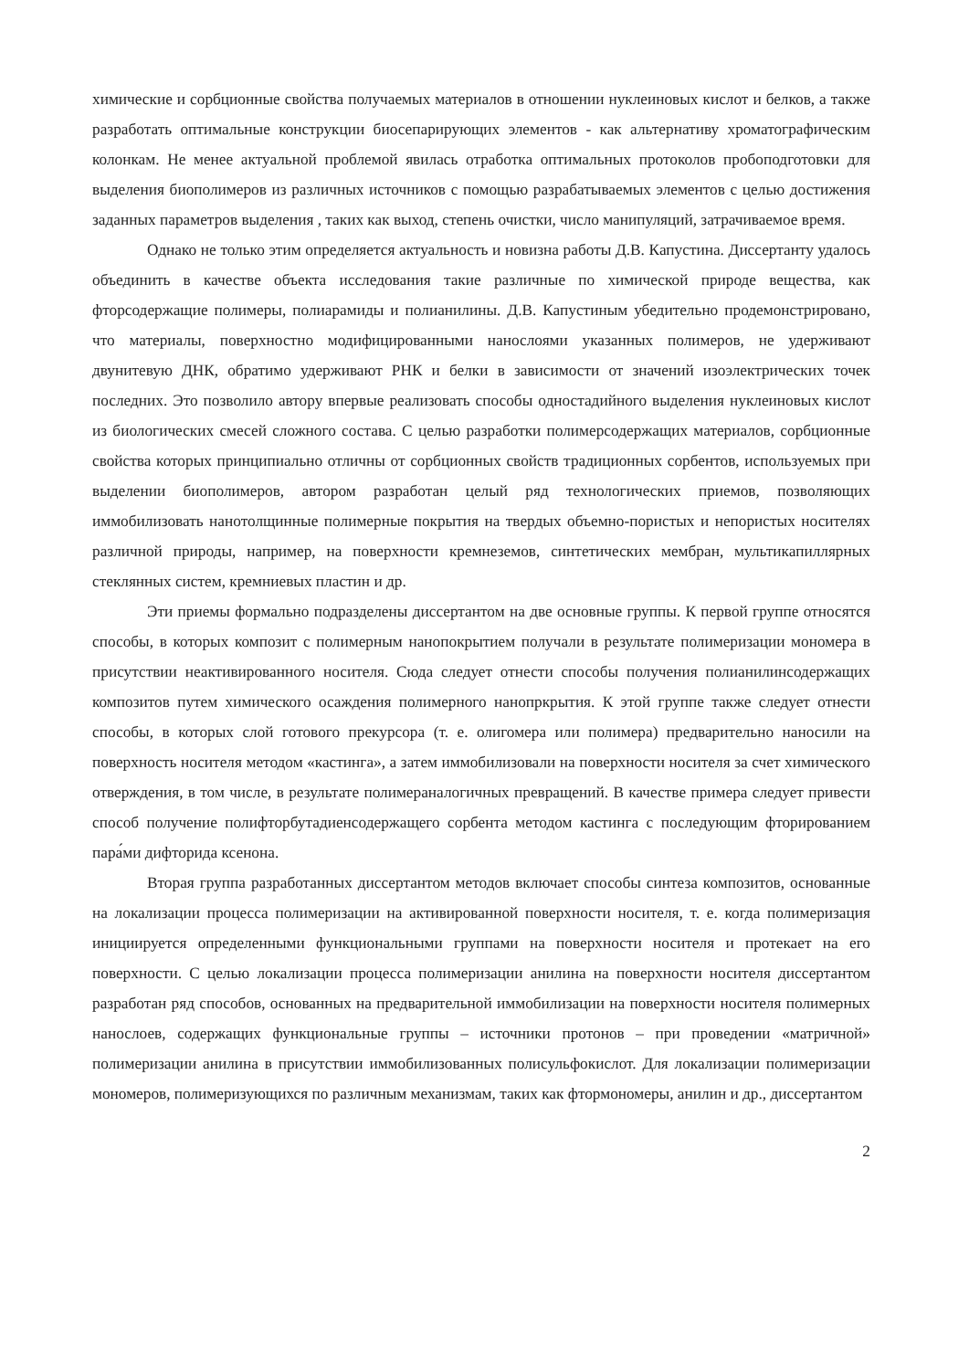химические и сорбционные свойства получаемых материалов в отношении нуклеиновых кислот и белков, а также разработать оптимальные конструкции биосепарирующих элементов - как альтернативу хроматографическим колонкам. Не менее актуальной проблемой явилась отработка оптимальных протоколов пробоподготовки для выделения биополимеров из различных источников с помощью разрабатываемых элементов с целью достижения заданных параметров выделения , таких как выход, степень очистки, число манипуляций, затрачиваемое время.
Однако не только этим определяется актуальность и новизна работы Д.В. Капустина. Диссертанту удалось объединить в качестве объекта исследования такие различные по химической природе вещества, как фторсодержащие полимеры, полиарамиды и полианилины. Д.В. Капустиным убедительно продемонстрировано, что материалы, поверхностно модифицированными нанослоями указанных полимеров, не удерживают двунитевую ДНК, обратимо удерживают РНК и белки в зависимости от значений изоэлектрических точек последних. Это позволило автору впервые реализовать способы одностадийного выделения нуклеиновых кислот из биологических смесей сложного состава. С целью разработки полимерсодержащих материалов, сорбционные свойства которых принципиально отличны от сорбционных свойств традиционных сорбентов, используемых при выделении биополимеров, автором разработан целый ряд технологических приемов, позволяющих иммобилизовать нанотолщинные полимерные покрытия на твердых объемно-пористых и непористых носителях различной природы, например, на поверхности кремнеземов, синтетических мембран, мультикапиллярных стеклянных систем, кремниевых пластин и др.
Эти приемы формально подразделены диссертантом на две основные группы. К первой группе относятся способы, в которых композит с полимерным нанопокрытием получали в результате полимеризации мономера в присутствии неактивированного носителя. Сюда следует отнести способы получения полианилинсодержащих композитов путем химического осаждения полимерного нанопркрытия. К этой группе также следует отнести способы, в которых слой готового прекурсора (т. е. олигомера или полимера) предварительно наносили на поверхность носителя методом «кастинга», а затем иммобилизовали на поверхности носителя за счет химического отверждения, в том числе, в результате полимераналогичных превращений. В качестве примера следует привести способ получение полифторбутадиенсодержащего сорбента методом кастинга с последующим фторированием пара́ми дифторида ксенона.
Вторая группа разработанных диссертантом методов включает способы синтеза композитов, основанные на локализации процесса полимеризации на активированной поверхности носителя, т. е. когда полимеризация инициируется определенными функциональными группами на поверхности носителя и протекает на его поверхности. С целью локализации процесса полимеризации анилина на поверхности носителя диссертантом разработан ряд способов, основанных на предварительной иммобилизации на поверхности носителя полимерных нанослоев, содержащих функциональные группы – источники протонов – при проведении «матричной» полимеризации анилина в присутствии иммобилизованных полисульфокислот. Для локализации полимеризации мономеров, полимеризующихся по различным механизмам, таких как фтормономеры, анилин и др., диссертантом
2